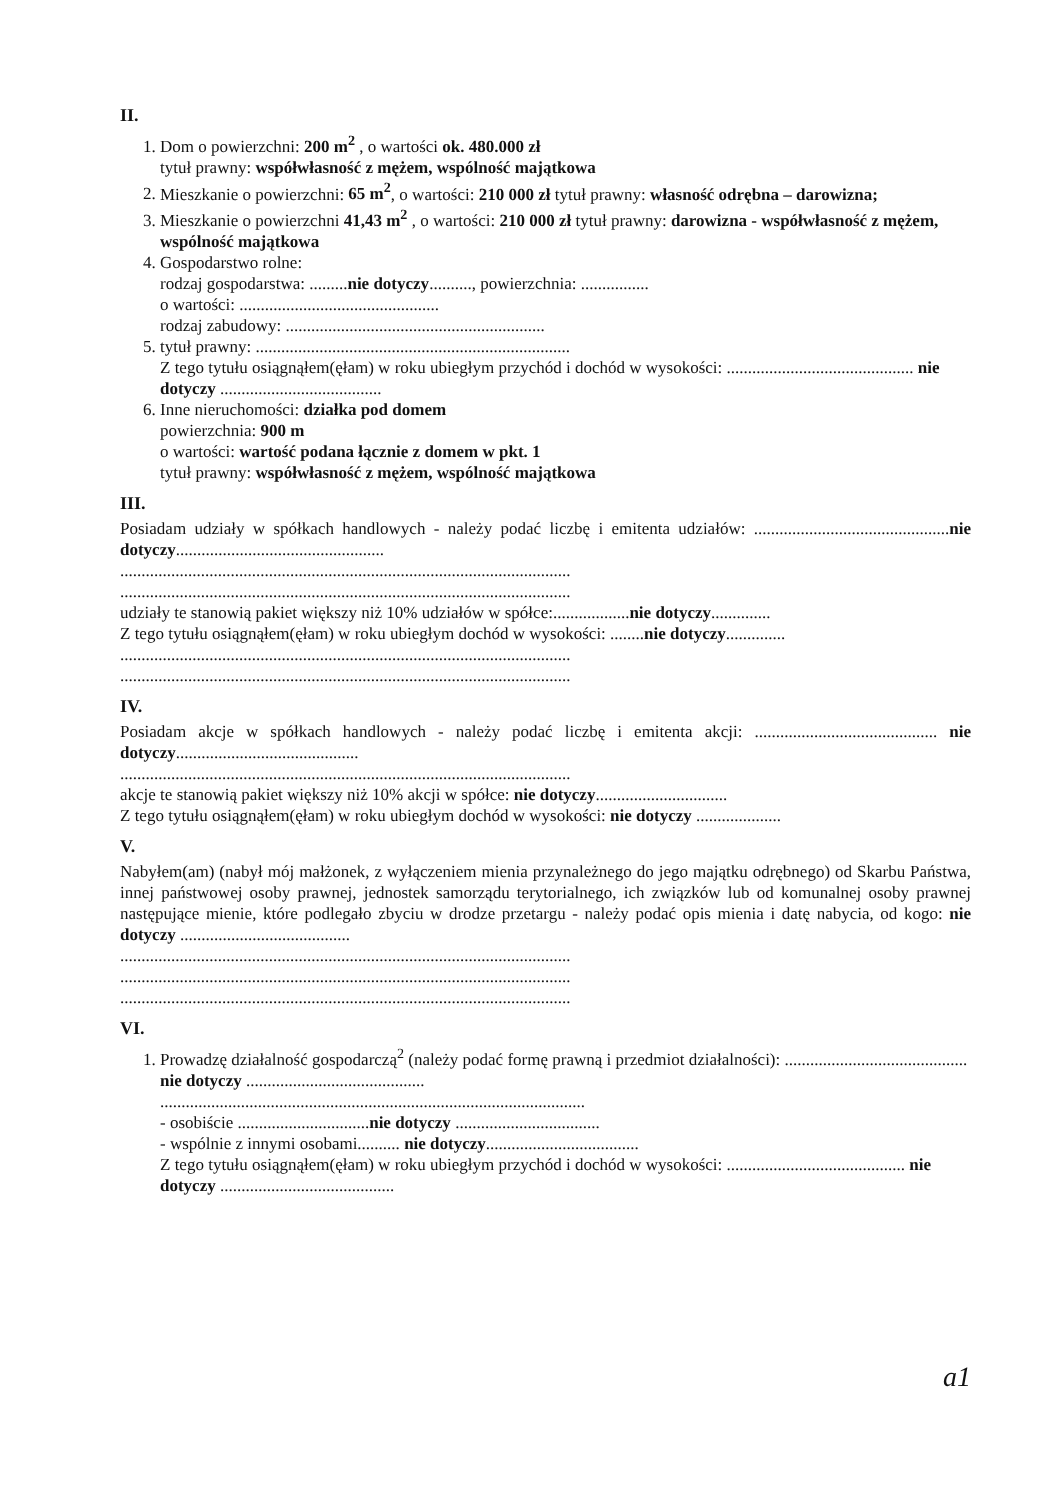II.
1. Dom o powierzchni: 200 m<sup>2</sup> , o wartości ok. 480.000 zł
tytuł prawny: współwłasność z mężem, wspólność majątkowa
2. Mieszkanie o powierzchni: 65 m<sup>2</sup>, o wartości: 210 000 zł tytuł prawny: własność odrębna – darowizna;
3. Mieszkanie o powierzchni 41,43 m<sup>2</sup> , o wartości: 210 000 zł tytuł prawny: darowizna - współwłasność z mężem, wspólność majątkowa
4. Gospodarstwo rolne:
rodzaj gospodarstwa: .........nie dotyczy.........., powierzchnia: ................
o wartości: ...............................................
rodzaj zabudowy: .............................................................
5. tytuł prawny: ..........................................................................
Z tego tytułu osiągnąłem(ęłam) w roku ubiegłym przychód i dochód w wysokości: ............................................ nie dotyczy ......................................
6. Inne nieruchomości: działka pod domem
powierzchnia: 900 m
o wartości: wartość podana łącznie z domem w pkt. 1
tytuł prawny: współwłasność z mężem, wspólność majątkowa
III.
Posiadam udziały w spółkach handlowych - należy podać liczbę i emitenta udziałów: ..............................................nie dotyczy.................................................
..........................................................................................................
..........................................................................................................
udziały te stanowią pakiet większy niż 10% udziałów w spółce:..................nie dotyczy..............
Z tego tytułu osiągnąłem(ęłam) w roku ubiegłym dochód w wysokości: ........nie dotyczy..............
..........................................................................................................
..........................................................................................................
IV.
Posiadam akcje w spółkach handlowych - należy podać liczbę i emitenta akcji: ........................................... nie dotyczy...........................................
..........................................................................................................
akcje te stanowią pakiet większy niż 10% akcji w spółce: nie dotyczy...............................
Z tego tytułu osiągnąłem(ęłam) w roku ubiegłym dochód w wysokości: nie dotyczy ....................
V.
Nabyłem(am) (nabył mój małżonek, z wyłączeniem mienia przynależnego do jego majątku odrębnego) od Skarbu Państwa, innej państwowej osoby prawnej, jednostek samorządu terytorialnego, ich związków lub od komunalnej osoby prawnej następujące mienie, które podlegało zbyciu w drodze przetargu - należy podać opis mienia i datę nabycia, od kogo: nie dotyczy ........................................
..........................................................................................................
..........................................................................................................
..........................................................................................................
VI.
1. Prowadzę działalność gospodarczą<sup>2</sup> (należy podać formę prawną i przedmiot działalności): ........................................... nie dotyczy ..........................................
....................................................................................................
- osobiście ...............................nie dotyczy ..................................
- wspólnie z innymi osobami.......... nie dotyczy....................................
Z tego tytułu osiągnąłem(ęłam) w roku ubiegłym przychód i dochód w wysokości: .......................................... nie dotyczy .........................................
a1